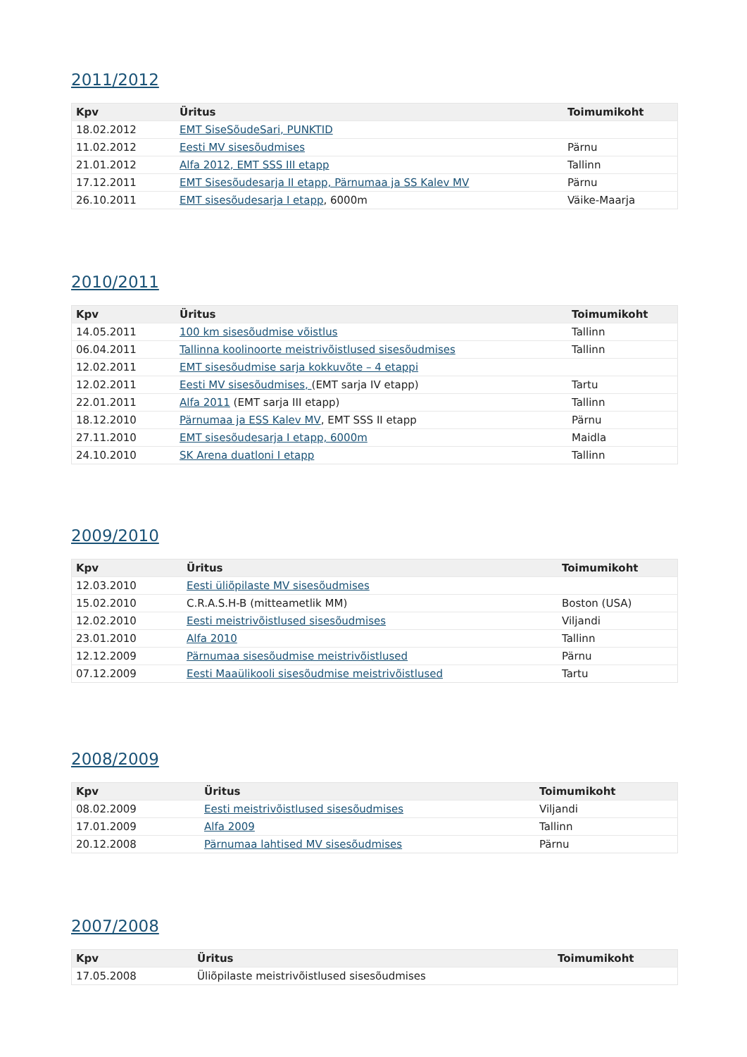2011/2012
| Kpv | Üritus | Toimumikoht |
| --- | --- | --- |
| 18.02.2012 | EMT SiseSõudeSari, PUNKTID | |
| 11.02.2012 | Eesti MV sisesõudmises | Pärnu |
| 21.01.2012 | Alfa 2012, EMT SSS III etapp | Tallinn |
| 17.12.2011 | EMT Sisesõudesarja II etapp, Pärnumaa ja SS Kalev MV | Pärnu |
| 26.10.2011 | EMT sisesõudesarja I etapp , 6000m | Väike-Maarja |
2010/2011
| Kpv | Üritus | Toimumikoht |
| --- | --- | --- |
| 14.05.2011 | 100 km sisesõudmise võistlus | Tallinn |
| 06.04.2011 | Tallinna koolinoorte meistrivõistlused sisesõudmises | Tallinn |
| 12.02.2011 | EMT sisesõudmise sarja kokkuvõte – 4 etappi | |
| 12.02.2011 | Eesti MV sisesõudmises, (EMT sarja IV etapp) | Tartu |
| 22.01.2011 | Alfa 2011 (EMT sarja III etapp) | Tallinn |
| 18.12.2010 | Pärnumaa ja ESS Kalev MV , EMT SSS II etapp | Pärnu |
| 27.11.2010 | EMT sisesõudesarja I etapp, 6000m | Maidla |
| 24.10.2010 | SK Arena duatloni I etapp | Tallinn |
2009/2010
| Kpv | Üritus | Toimumikoht |
| --- | --- | --- |
| 12.03.2010 | Eesti üliõpilaste MV sisesõudmises | |
| 15.02.2010 | C.R.A.S.H-B (mitteametlik MM) | Boston (USA) |
| 12.02.2010 | Eesti meistrivõistlused sisesõudmises | Viljandi |
| 23.01.2010 | Alfa 2010 | Tallinn |
| 12.12.2009 | Pärnumaa sisesõudmise meistrivõistlused | Pärnu |
| 07.12.2009 | Eesti Maaülikooli sisesõudmise meistrivõistlused | Tartu |
2008/2009
| Kpv | Üritus | Toimumikoht |
| --- | --- | --- |
| 08.02.2009 | Eesti meistrivõistlused sisesõudmises | Viljandi |
| 17.01.2009 | Alfa 2009 | Tallinn |
| 20.12.2008 | Pärnumaa lahtised MV sisesõudmises | Pärnu |
2007/2008
| Kpv | Üritus | Toimumikoht |
| --- | --- | --- |
| 17.05.2008 | Üliõpilaste meistrivõistlused sisesõudmises | |